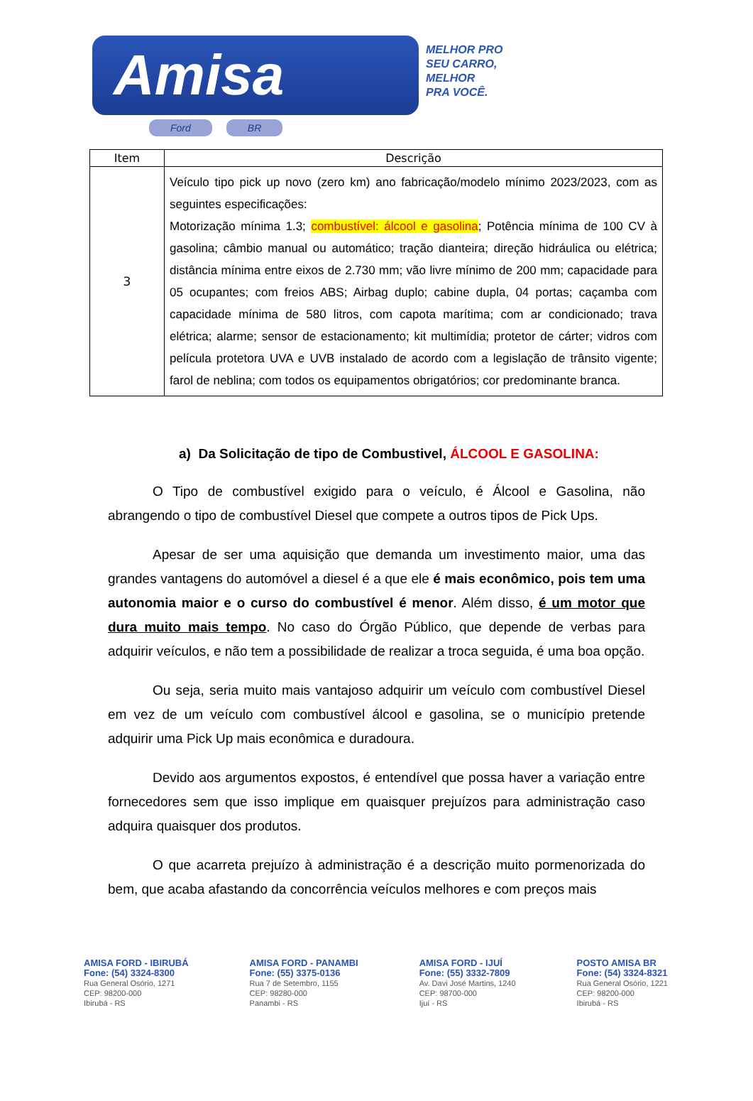Amisa
Ford BR
MELHOR PRO
SEU CARRO,
MELHOR
PRA VOCÊ.
| Item | Descrição |
| --- | --- |
| 3 | Veículo tipo pick up novo (zero km) ano fabricação/modelo mínimo 2023/2023, com as seguintes especificações: Motorização mínima 1.3; combustível: álcool e gasolina ; Potência mínima de 100 CV à gasolina; câmbio manual ou automático; tração dianteira; direção hidráulica ou elétrica; distância mínima entre eixos de 2.730 mm; vão livre mínimo de 200 mm; capacidade para 05 ocupantes; com freios ABS; Airbag duplo; cabine dupla, 04 portas; caçamba com capacidade mínima de 580 litros, com capota marítima; com ar condicionado; trava elétrica; alarme; sensor de estacionamento; kit multimídia; protetor de cárter; vidros com película protetora UVA e UVB instalado de acordo com a legislação de trânsito vigente; farol de neblina; com todos os equipamentos obrigatórios; cor predominante branca. |
a) Da Solicitação de tipo de Combustivel, ÁLCOOL E GASOLINA:
O Tipo de combustível exigido para o veículo, é Álcool e Gasolina, não abrangendo o tipo de combustível Diesel que compete a outros tipos de Pick Ups.
Apesar de ser uma aquisição que demanda um investimento maior, uma das grandes vantagens do automóvel a diesel é a que ele é mais econômico, pois tem uma autonomia maior e o curso do combustível é menor. Além disso, é um motor que dura muito mais tempo. No caso do Órgão Público, que depende de verbas para adquirir veículos, e não tem a possibilidade de realizar a troca seguida, é uma boa opção.
Ou seja, seria muito mais vantajoso adquirir um veículo com combustível Diesel em vez de um veículo com combustível álcool e gasolina, se o município pretende adquirir uma Pick Up mais econômica e duradoura.
Devido aos argumentos expostos, é entendível que possa haver a variação entre fornecedores sem que isso implique em quaisquer prejuízos para administração caso adquira quaisquer dos produtos.
O que acarreta prejuízo à administração é a descrição muito pormenorizada do bem, que acaba afastando da concorrência veículos melhores e com preços mais
AMISA FORD - IBIRUBÁ
Fone: (54) 3324-8300
Rua General Osório, 1271
CEP: 98200-000
Ibirubá - RS
AMISA FORD - PANAMBI
Fone: (55) 3375-0136
Rua 7 de Setembro, 1155
CEP: 98280-000
Panambi - RS
AMISA FORD - IJUÍ
Fone: (55) 3332-7809
Av. Davi José Martins, 1240
CEP: 98700-000
Ijuí - RS
POSTO AMISA BR
Fone: (54) 3324-8321
Rua General Osório, 1221
CEP: 98200-000
Ibirubá - RS